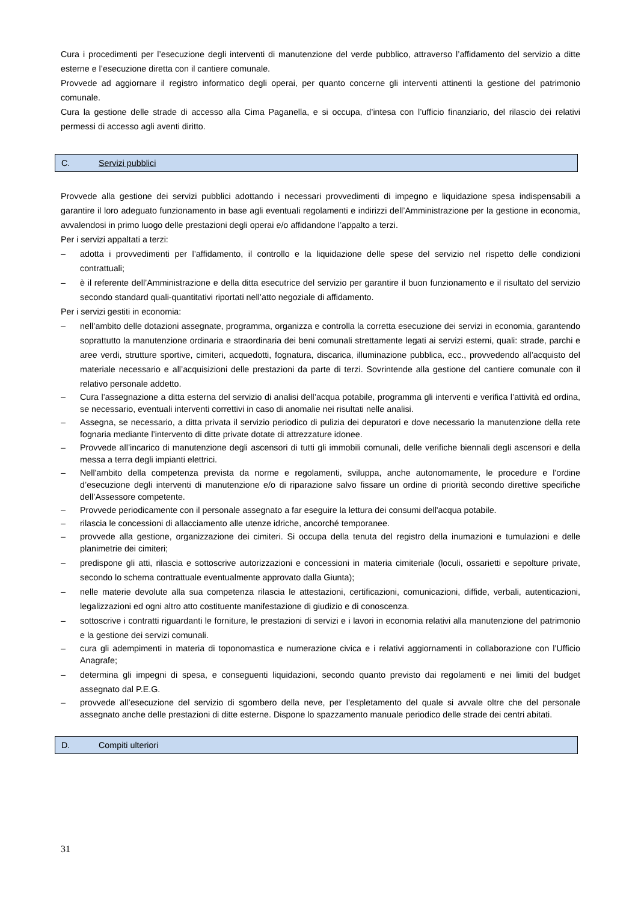Cura i procedimenti per l’esecuzione degli interventi di manutenzione del verde pubblico, attraverso l’affidamento del servizio a ditte esterne e l’esecuzione diretta con il cantiere comunale.
Provvede ad aggiornare il registro informatico degli operai, per quanto concerne gli interventi attinenti la gestione del patrimonio comunale.
Cura la gestione delle strade di accesso alla Cima Paganella, e si occupa, d’intesa con l’ufficio finanziario, del rilascio dei relativi permessi di accesso agli aventi diritto.
C. Servizi pubblici
Provvede alla gestione dei servizi pubblici adottando i necessari provvedimenti di impegno e liquidazione spesa indispensabili a garantire il loro adeguato funzionamento in base agli eventuali regolamenti e indirizzi dell’Amministrazione per la gestione in economia, avvalendosi in primo luogo delle prestazioni degli operai e/o affidandone l’appalto a terzi.
Per i servizi appaltati a terzi:
– adotta i provvedimenti per l’affidamento, il controllo e la liquidazione delle spese del servizio nel rispetto delle condizioni contrattuali;
– è il referente dell’Amministrazione e della ditta esecutrice del servizio per garantire il buon funzionamento e il risultato del servizio secondo standard quali-quantitativi riportati nell’atto negoziale di affidamento.
Per i servizi gestiti in economia:
– nell’ambito delle dotazioni assegnate, programma, organizza e controlla la corretta esecuzione dei servizi in economia, garantendo soprattutto la manutenzione ordinaria e straordinaria dei beni comunali strettamente legati ai servizi esterni, quali: strade, parchi e aree verdi, strutture sportive, cimiteri, acquedotti, fognatura, discarica, illuminazione pubblica, ecc., provvedendo all’acquisto del materiale necessario e all’acquisizioni delle prestazioni da parte di terzi. Sovrintende alla gestione del cantiere comunale con il relativo personale addetto.
– Cura l’assegnazione a ditta esterna del servizio di analisi dell’acqua potabile, programma gli interventi e verifica l’attività ed ordina, se necessario, eventuali interventi correttivi in caso di anomalie nei risultati nelle analisi.
– Assegna, se necessario, a ditta privata il servizio periodico di pulizia dei depuratori e dove necessario la manutenzione della rete fognaria mediante l’intervento di ditte private dotate di attrezzature idonee.
– Provvede all’incarico di manutenzione degli ascensori di tutti gli immobili comunali, delle verifiche biennali degli ascensori e della messa a terra degli impianti elettrici.
– Nell'ambito della competenza prevista da norme e regolamenti, sviluppa, anche autonomamente, le procedure e l'ordine d’esecuzione degli interventi di manutenzione e/o di riparazione salvo fissare un ordine di priorità secondo direttive specifiche dell’Assessore competente.
– Provvede periodicamente con il personale assegnato a far eseguire la lettura dei consumi dell'acqua potabile.
– rilascia le concessioni di allacciamento alle utenze idriche, ancorché temporanee.
– provvede alla gestione, organizzazione dei cimiteri. Si occupa della tenuta del registro della inumazioni e tumulazioni e delle planimetrie dei cimiteri;
– predispone gli atti, rilascia e sottoscrive autorizzazioni e concessioni in materia cimiteriale (loculi, ossarietti e sepolture private, secondo lo schema contrattuale eventualmente approvato dalla Giunta);
– nelle materie devolute alla sua competenza rilascia le attestazioni, certificazioni, comunicazioni, diffide, verbali, autenticazioni, legalizzazioni ed ogni altro atto costituente manifestazione di giudizio e di conoscenza.
– sottoscrive i contratti riguardanti le forniture, le prestazioni di servizi e i lavori in economia relativi alla manutenzione del patrimonio e la gestione dei servizi comunali.
– cura gli adempimenti in materia di toponomastica e numerazione civica e i relativi aggiornamenti in collaborazione con l’Ufficio Anagrafe;
– determina gli impegni di spesa, e conseguenti liquidazioni, secondo quanto previsto dai regolamenti e nei limiti del budget assegnato dal P.E.G.
– provvede all’esecuzione del servizio di sgombero della neve, per l’espletamento del quale si avvale oltre che del personale assegnato anche delle prestazioni di ditte esterne. Dispone lo spazzamento manuale periodico delle strade dei centri abitati.
D. Compiti ulteriori
31